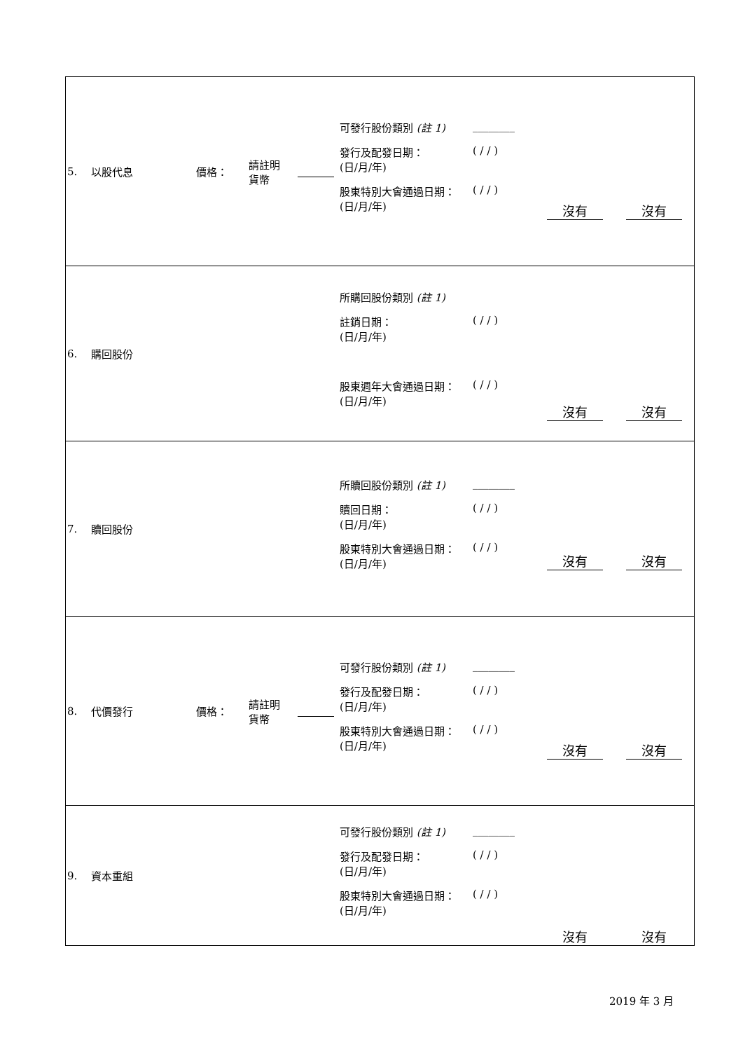| 5. | 以股代息 | 價格： | 請註明 貨幣 | | 可發行股份類別 (註 1) ________ 發行及配發日期： (日/月/年) ( / / ) 股東特別大會通過日期： (日/月/年) ( / / ) | 沒有 | 沒有 |
| 6. | 購回股份 | | | | 所購回股份類別 (註 1) 註銷日期： (日/月/年) ( / / ) 股東週年大會通過日期： (日/月/年) ( / / ) | 沒有 | 沒有 |
| 7. | 贖回股份 | | | | 所贖回股份類別 (註 1) ________ 贖回日期： (日/月/年) ( / / ) 股東特別大會通過日期： (日/月/年) ( / / ) | 沒有 | 沒有 |
| 8. | 代價發行 | 價格： | 請註明 貨幣 | | 可發行股份類別 (註 1) ________ 發行及配發日期： (日/月/年) ( / / ) 股東特別大會通過日期： (日/月/年) ( / / ) | 沒有 | 沒有 |
| 9. | 資本重組 | | | | 可發行股份類別 (註 1) ________ 發行及配發日期： (日/月/年) ( / / ) 股東特別大會通過日期： (日/月/年) ( / / ) | 沒有 | 沒有 |
2019 年 3 月